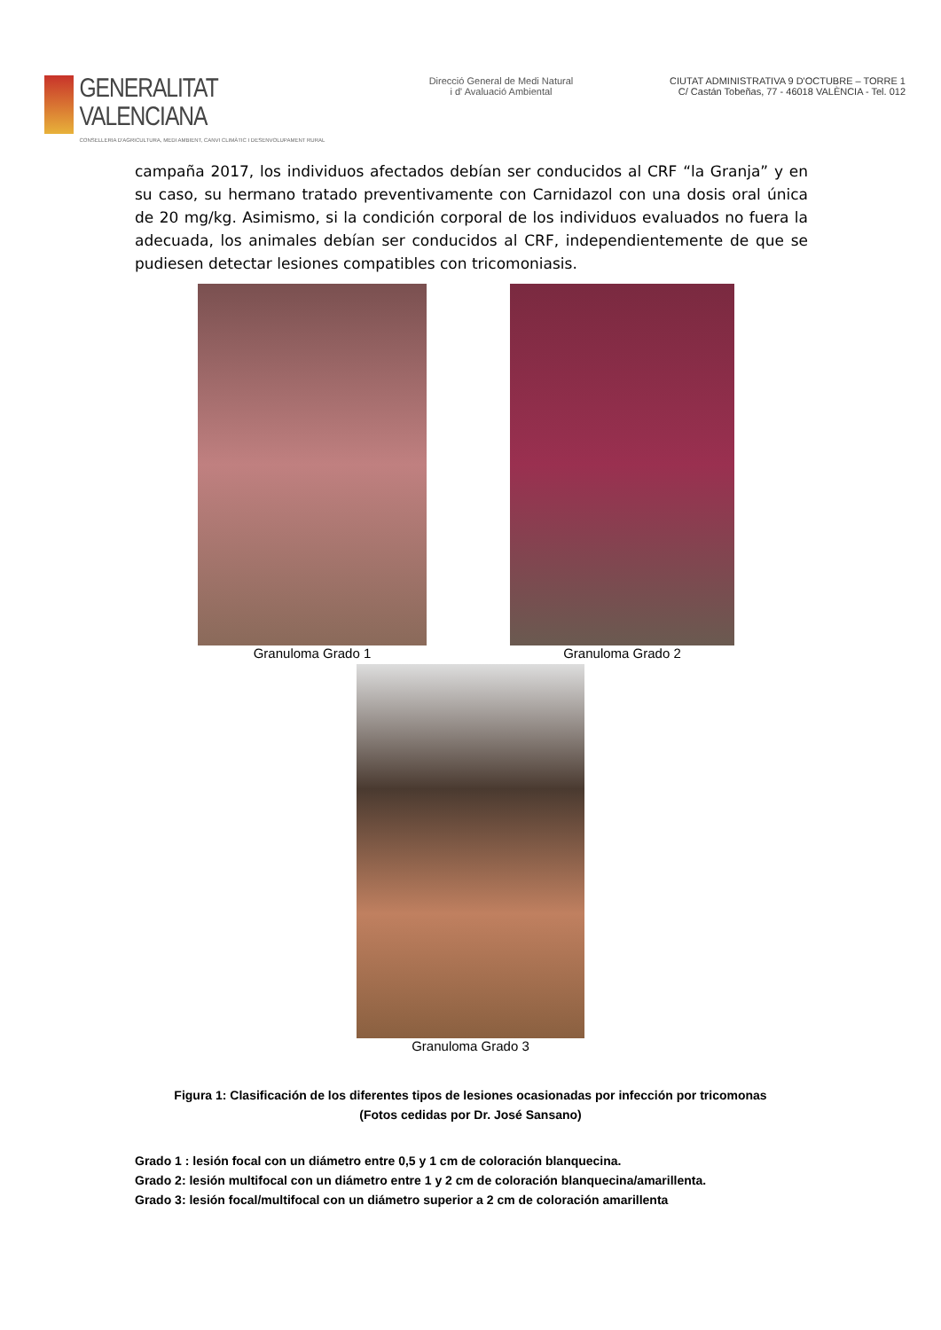GENERALITAT VALENCIANA
CONSELLERIA D'AGRICULTURA, MEDI AMBIENT, CANVI CLIMÀTIC I DESENVOLUPAMENT RURAL
Direcció General de Medi Natural
i d' Avaluació Ambiental
CIUTAT ADMINISTRATIVA 9 D'OCTUBRE – TORRE 1
C/ Castán Tobeñas, 77 - 46018 VALÈNCIA - Tel. 012
campaña 2017, los individuos afectados debían ser conducidos al CRF “la Granja” y en su caso, su hermano tratado preventivamente con Carnidazol con una dosis oral única de 20 mg/kg. Asimismo, si la condición corporal de los individuos evaluados no fuera la adecuada, los animales debían ser conducidos al CRF, independientemente de que se pudiesen detectar lesiones compatibles con tricomoniasis.
Granuloma Grado 1 Granuloma Grado 2
Granuloma Grado 3
Figura 1: Clasificación de los diferentes tipos de lesiones ocasionadas por infección por tricomonas
(Fotos cedidas por Dr. José Sansano)
Grado 1 : lesión focal con un diámetro entre 0,5 y 1 cm de coloración blanquecina.
Grado 2: lesión multifocal con un diámetro entre 1 y 2 cm de coloración blanquecina/amarillenta.
Grado 3: lesión focal/multifocal con un diámetro superior a 2 cm de coloración amarillenta